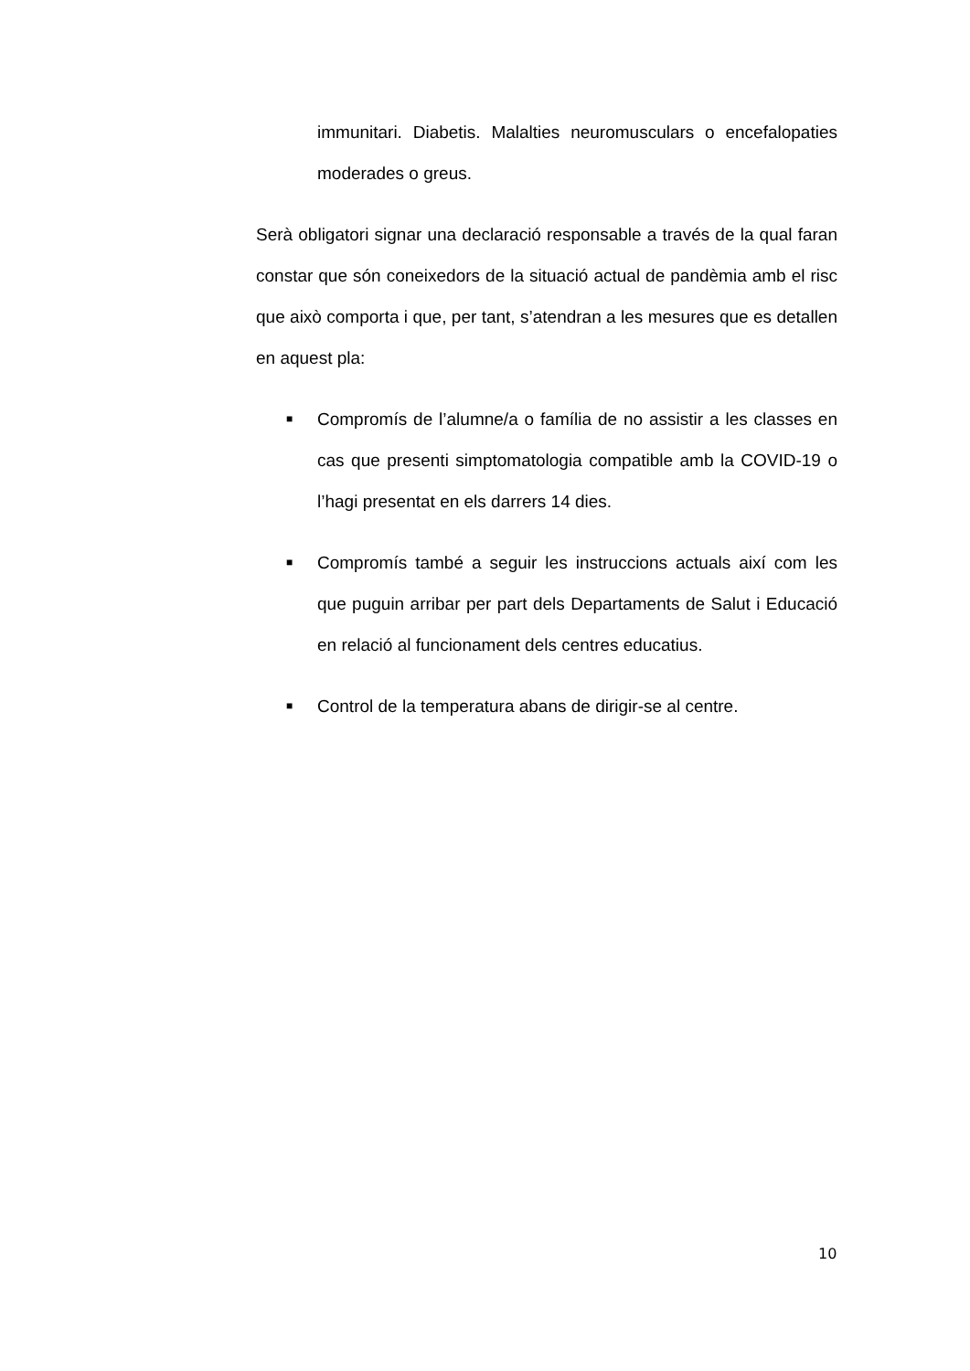immunitari. Diabetis. Malalties neuromusculars o encefalopaties moderades o greus.
Serà obligatori signar una declaració responsable a través de la qual faran constar que són coneixedors de la situació actual de pandèmia amb el risc que això comporta i que, per tant, s’atendran a les mesures que es detallen en aquest pla:
■
Compromís de l’alumne/a o família de no assistir a les classes en cas que presenti simptomatologia compatible amb la COVID-19 o l’hagi presentat en els darrers 14 dies.
■
Compromís també a seguir les instruccions actuals així com les que puguin arribar per part dels Departaments de Salut i Educació en relació al funcionament dels centres educatius.
■
Control de la temperatura abans de dirigir-se al centre.
10